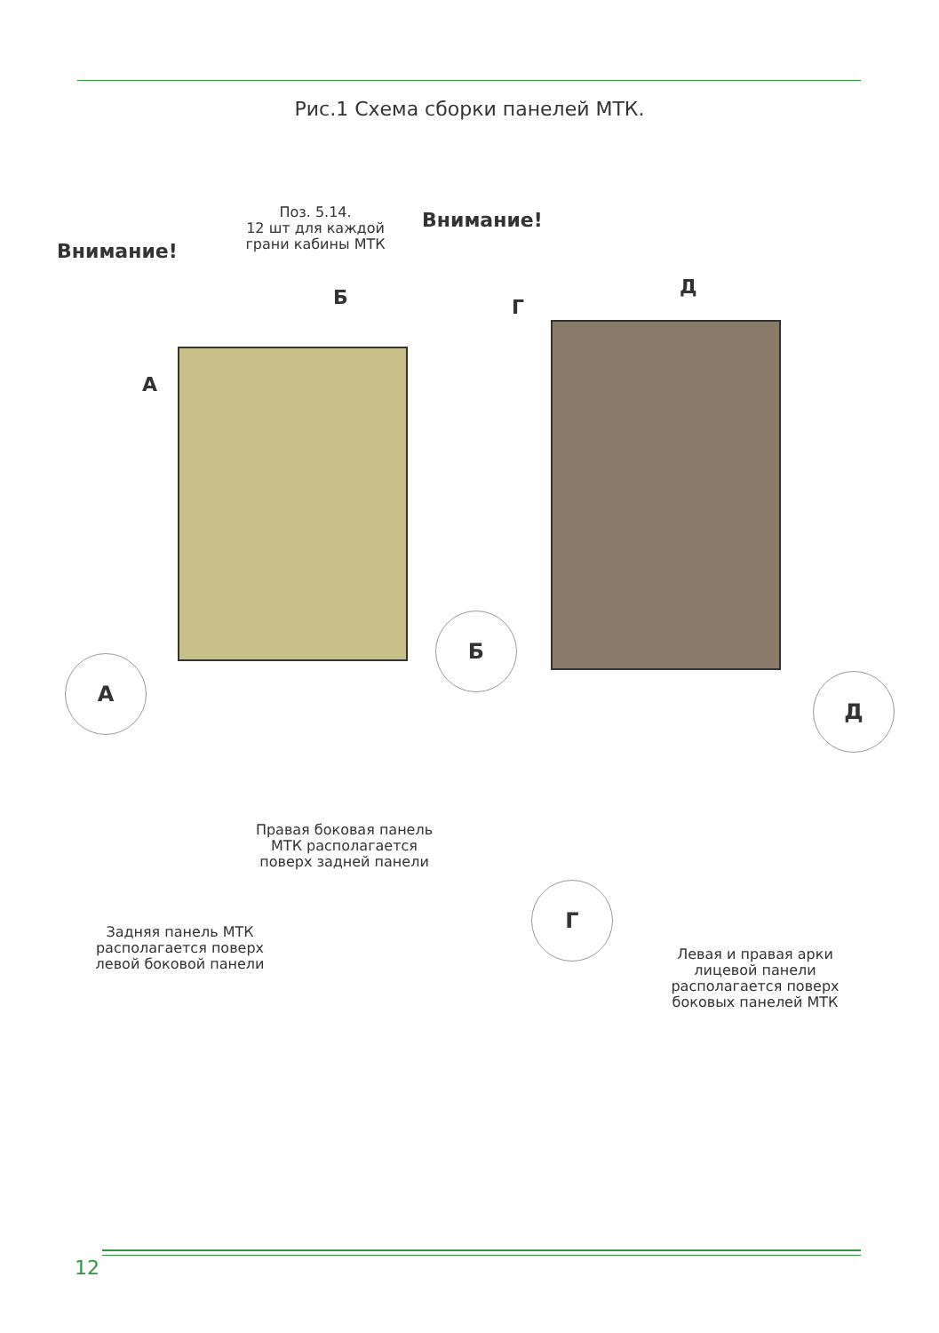Рис.1 Схема сборки панелей МТК.
Поз. 5.14.
12 шт для каждой
грани кабины МТК
Внимание!
Внимание!
А
Б Г
Д
А
Б
Г
Д
Правая боковая панель
МТК располагается
поверх задней панели
Задняя панель МТК
располагается поверх
левой боковой панели
Левая и правая арки
лицевой панели
располагается поверх
боковых панелей МТК
12